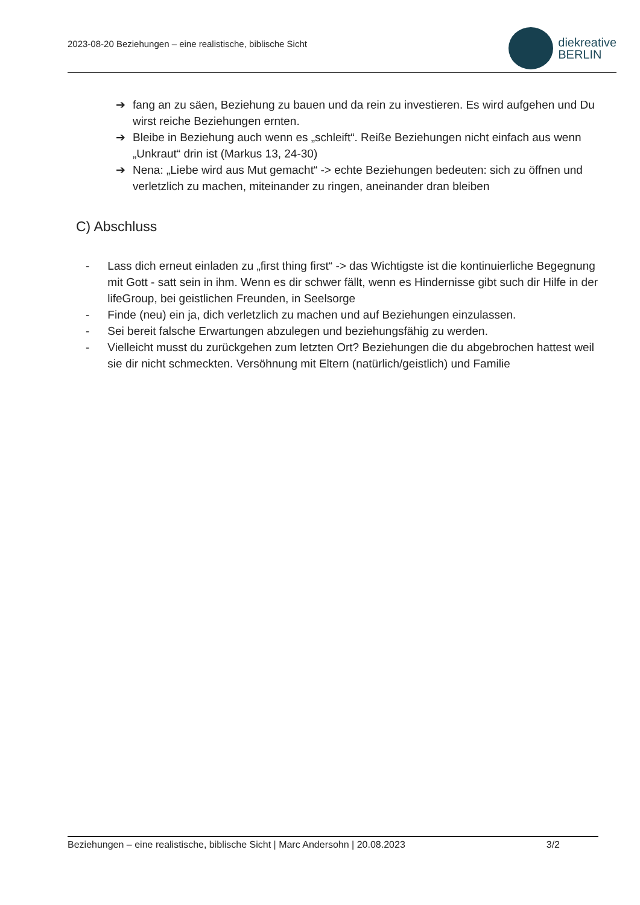2023-08-20 Beziehungen – eine realistische, biblische Sicht
diekreative
BERLIN
➔ fang an zu säen, Beziehung zu bauen und da rein zu investieren. Es wird aufgehen und Du wirst reiche Beziehungen ernten.
➔ Bleibe in Beziehung auch wenn es „schleift“. Reiße Beziehungen nicht einfach aus wenn „Unkraut“ drin ist (Markus 13, 24-30)
➔ Nena: „Liebe wird aus Mut gemacht“ -> echte Beziehungen bedeuten: sich zu öffnen und verletzlich zu machen, miteinander zu ringen, aneinander dran bleiben
C) Abschluss
- Lass dich erneut einladen zu „first thing first“ -> das Wichtigste ist die kontinuierliche Begegnung mit Gott - satt sein in ihm. Wenn es dir schwer fällt, wenn es Hindernisse gibt such dir Hilfe in der lifeGroup, bei geistlichen Freunden, in Seelsorge
- Finde (neu) ein ja, dich verletzlich zu machen und auf Beziehungen einzulassen.
- Sei bereit falsche Erwartungen abzulegen und beziehungsfähig zu werden.
- Vielleicht musst du zurückgehen zum letzten Ort? Beziehungen die du abgebrochen hattest weil sie dir nicht schmeckten. Versöhnung mit Eltern (natürlich/geistlich) und Familie
Beziehungen – eine realistische, biblische Sicht | Marc Andersohn | 20.08.2023 3/2